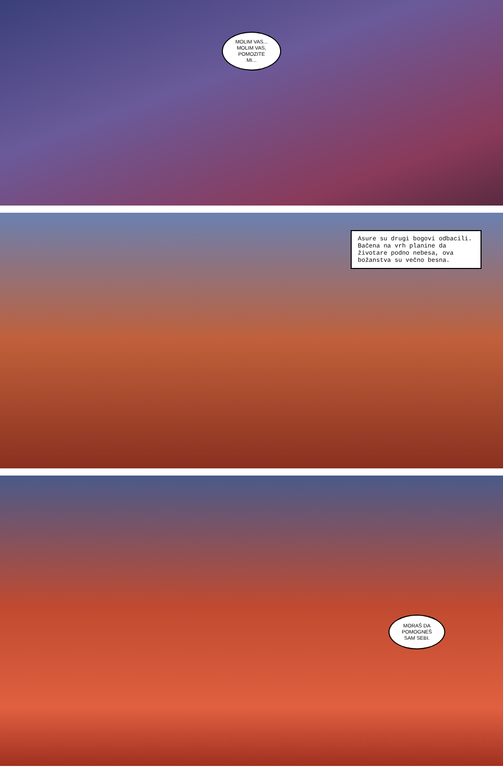MOLIM VAS...
MOLIM VAS,
POMOZITE
MI...
Asure su drugi bogovi odbacili. Bačena na vrh planine da životare podno nebesa, ova božanstva su večno besna.
MORAŠ DA
POMOGNEŠ
SAM SEBI.